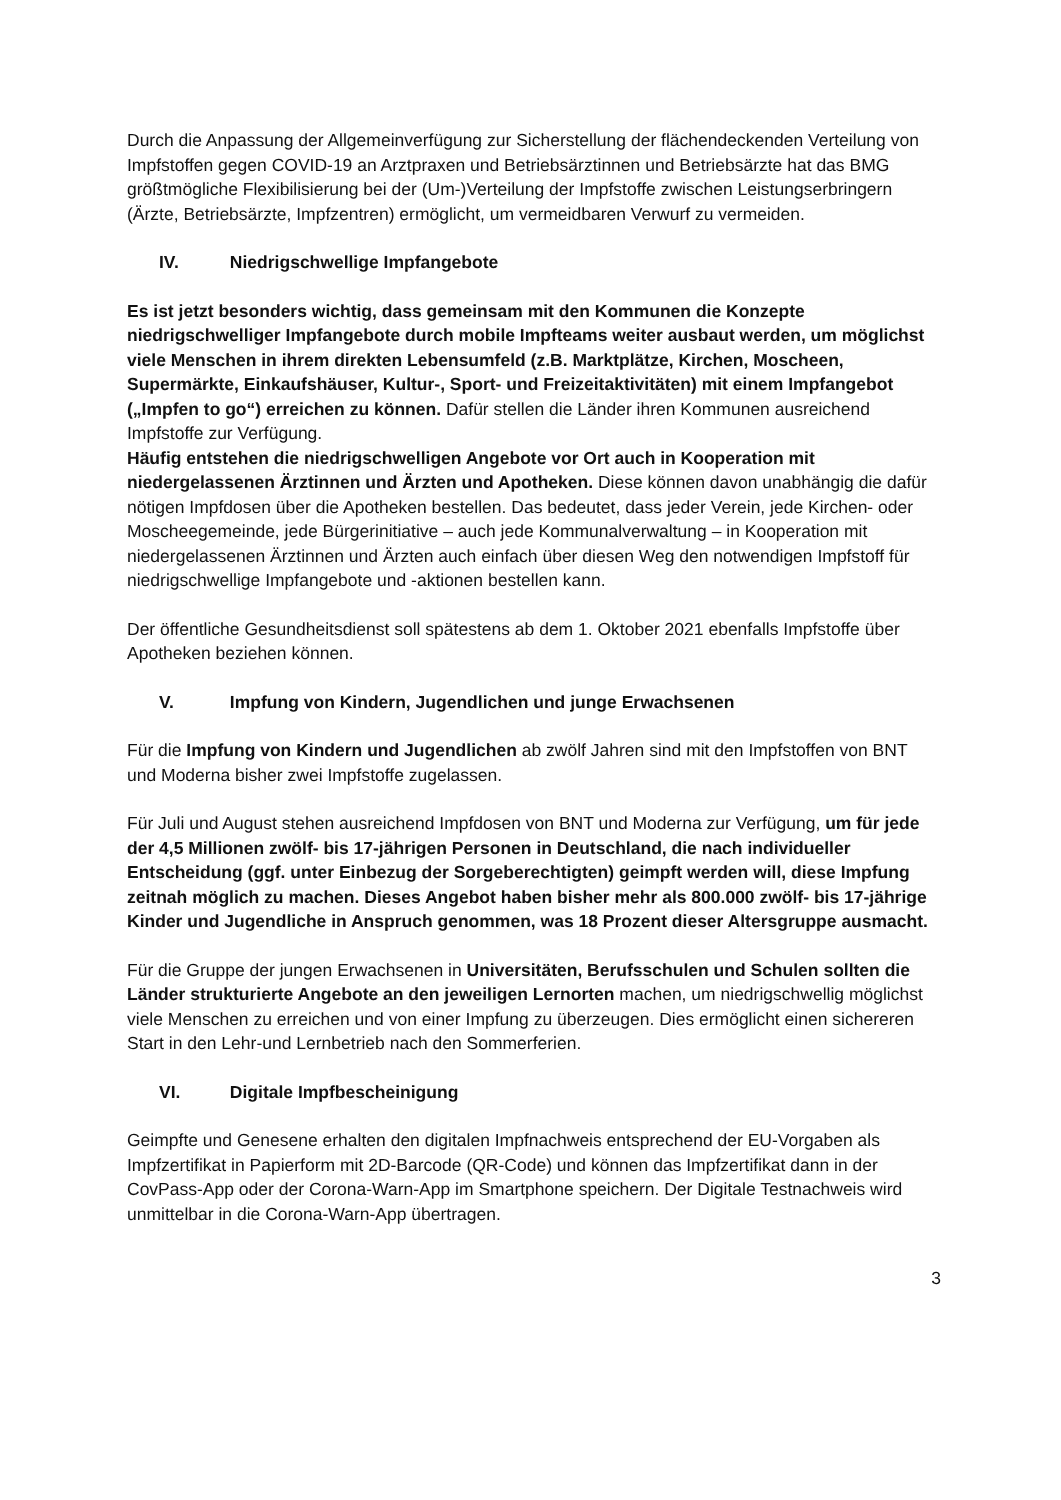Durch die Anpassung der Allgemeinverfügung zur Sicherstellung der flächendeckenden Verteilung von Impfstoffen gegen COVID-19 an Arztpraxen und Betriebsärztinnen und Betriebsärzte hat das BMG größtmögliche Flexibilisierung bei der (Um-)Verteilung der Impfstoffe zwischen Leistungserbringern (Ärzte, Betriebsärzte, Impfzentren) ermöglicht, um vermeidbaren Verwurf zu vermeiden.
IV. Niedrigschwellige Impfangebote
Es ist jetzt besonders wichtig, dass gemeinsam mit den Kommunen die Konzepte niedrigschwelliger Impfangebote durch mobile Impfteams weiter ausbaut werden, um möglichst viele Menschen in ihrem direkten Lebensumfeld (z.B. Marktplätze, Kirchen, Moscheen, Supermärkte, Einkaufshäuser, Kultur-, Sport- und Freizeitaktivitäten) mit einem Impfangebot („Impfen to go“) erreichen zu können. Dafür stellen die Länder ihren Kommunen ausreichend Impfstoffe zur Verfügung.
Häufig entstehen die niedrigschwelligen Angebote vor Ort auch in Kooperation mit niedergelassenen Ärztinnen und Ärzten und Apotheken. Diese können davon unabhängig die dafür nötigen Impfdosen über die Apotheken bestellen. Das bedeutet, dass jeder Verein, jede Kirchen- oder Moscheegemeinde, jede Bürgerinitiative – auch jede Kommunalverwaltung – in Kooperation mit niedergelassenen Ärztinnen und Ärzten auch einfach über diesen Weg den notwendigen Impfstoff für niedrigschwellige Impfangebote und -aktionen bestellen kann.
Der öffentliche Gesundheitsdienst soll spätestens ab dem 1. Oktober 2021 ebenfalls Impfstoffe über Apotheken beziehen können.
V. Impfung von Kindern, Jugendlichen und junge Erwachsenen
Für die Impfung von Kindern und Jugendlichen ab zwölf Jahren sind mit den Impfstoffen von BNT und Moderna bisher zwei Impfstoffe zugelassen.
Für Juli und August stehen ausreichend Impfdosen von BNT und Moderna zur Verfügung, um für jede der 4,5 Millionen zwölf- bis 17-jährigen Personen in Deutschland, die nach individueller Entscheidung (ggf. unter Einbezug der Sorgeberechtigten) geimpft werden will, diese Impfung zeitnah möglich zu machen. Dieses Angebot haben bisher mehr als 800.000 zwölf- bis 17-jährige Kinder und Jugendliche in Anspruch genommen, was 18 Prozent dieser Altersgruppe ausmacht.
Für die Gruppe der jungen Erwachsenen in Universitäten, Berufsschulen und Schulen sollten die Länder strukturierte Angebote an den jeweiligen Lernorten machen, um niedrigschwellig möglichst viele Menschen zu erreichen und von einer Impfung zu überzeugen. Dies ermöglicht einen sichereren Start in den Lehr-und Lernbetrieb nach den Sommerferien.
VI. Digitale Impfbescheinigung
Geimpfte und Genesene erhalten den digitalen Impfnachweis entsprechend der EU-Vorgaben als Impfzertifikat in Papierform mit 2D-Barcode (QR-Code) und können das Impfzertifikat dann in der CovPass-App oder der Corona-Warn-App im Smartphone speichern. Der Digitale Testnachweis wird unmittelbar in die Corona-Warn-App übertragen.
3